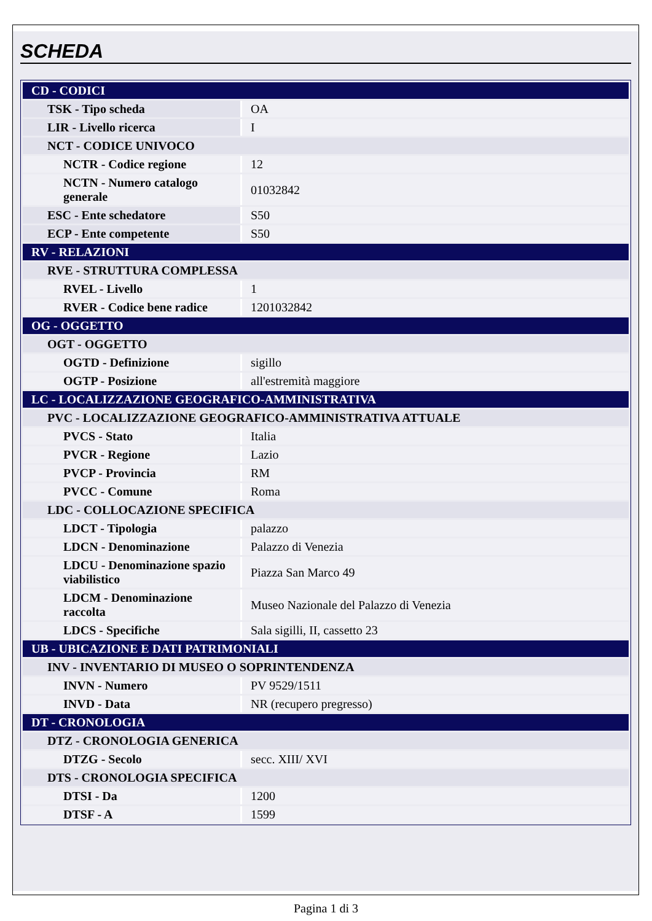SCHEDA
| CD - CODICI | |
| TSK - Tipo scheda | OA |
| LIR - Livello ricerca | I |
| NCT - CODICE UNIVOCO | |
| NCTR - Codice regione | 12 |
| NCTN - Numero catalogo generale | 01032842 |
| ESC - Ente schedatore | S50 |
| ECP - Ente competente | S50 |
| RV - RELAZIONI | |
| RVE - STRUTTURA COMPLESSA | |
| RVEL - Livello | 1 |
| RVER - Codice bene radice | 1201032842 |
| OG - OGGETTO | |
| OGT - OGGETTO | |
| OGTD - Definizione | sigillo |
| OGTP - Posizione | all'estremità maggiore |
| LC - LOCALIZZAZIONE GEOGRAFICO-AMMINISTRATIVA | |
| PVC - LOCALIZZAZIONE GEOGRAFICO-AMMINISTRATIVA ATTUALE | |
| PVCS - Stato | Italia |
| PVCR - Regione | Lazio |
| PVCP - Provincia | RM |
| PVCC - Comune | Roma |
| LDC - COLLOCAZIONE SPECIFICA | |
| LDCT - Tipologia | palazzo |
| LDCN - Denominazione | Palazzo di Venezia |
| LDCU - Denominazione spazio viabilistico | Piazza San Marco 49 |
| LDCM - Denominazione raccolta | Museo Nazionale del Palazzo di Venezia |
| LDCS - Specifiche | Sala sigilli, II, cassetto 23 |
| UB - UBICAZIONE E DATI PATRIMONIALI | |
| INV - INVENTARIO DI MUSEO O SOPRINTENDENZA | |
| INVN - Numero | PV 9529/1511 |
| INVD - Data | NR (recupero pregresso) |
| DT - CRONOLOGIA | |
| DTZ - CRONOLOGIA GENERICA | |
| DTZG - Secolo | secc. XIII/ XVI |
| DTS - CRONOLOGIA SPECIFICA | |
| DTSI - Da | 1200 |
| DTSF - A | 1599 |
Pagina 1 di 3